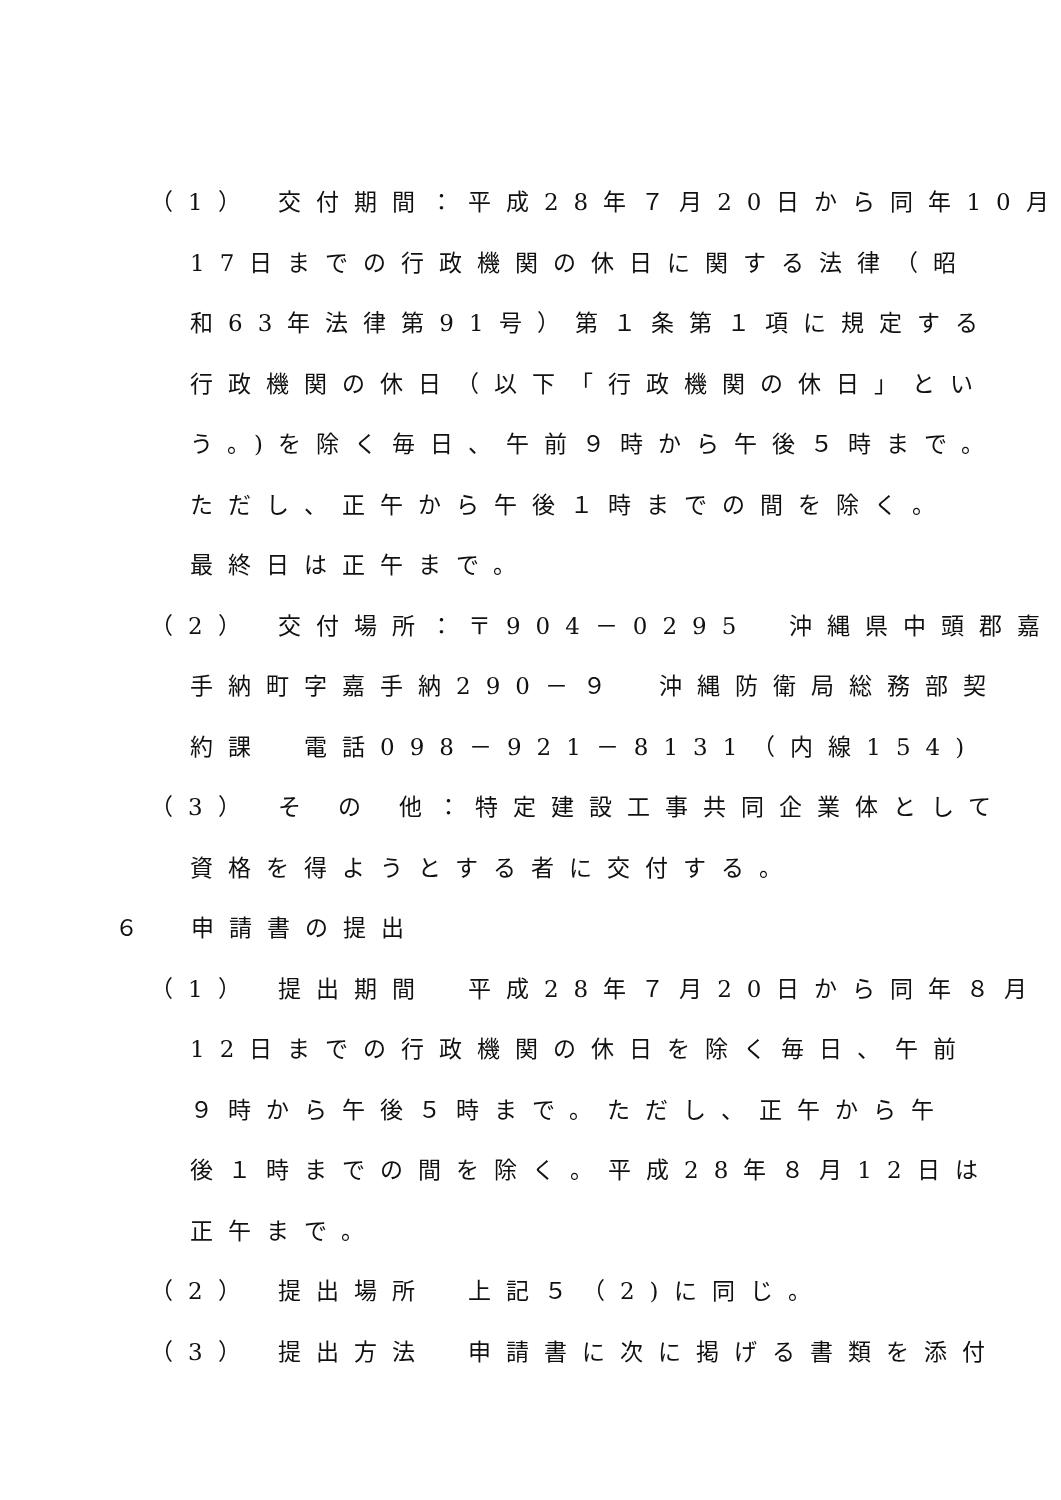（1） 交付期間：平成28年７月20日から同年10月
17日までの行政機関の休日に関する法律（昭
和63年法律第91号）第１条第１項に規定する
行政機関の休日（以下「行政機関の休日」とい
う。)を除く毎日、午前９時から午後５時まで。
ただし、正午から午後１時までの間を除く。
最終日は正午まで。
（2） 交付場所：〒904－0295　沖縄県中頭郡嘉
手納町字嘉手納290－９　沖縄防衛局総務部契
約課　電話098－921－8131（内線154)
（3） そ の 他：特定建設工事共同企業体として
資格を得ようとする者に交付する。
６　申請書の提出
（1） 提出期間　平成28年７月20日から同年８月
12日までの行政機関の休日を除く毎日、午前
９時から午後５時まで。ただし、正午から午
後１時までの間を除く。平成28年８月12日は
正午まで。
（2） 提出場所　上記５（2)に同じ。
（3） 提出方法　申請書に次に掲げる書類を添付